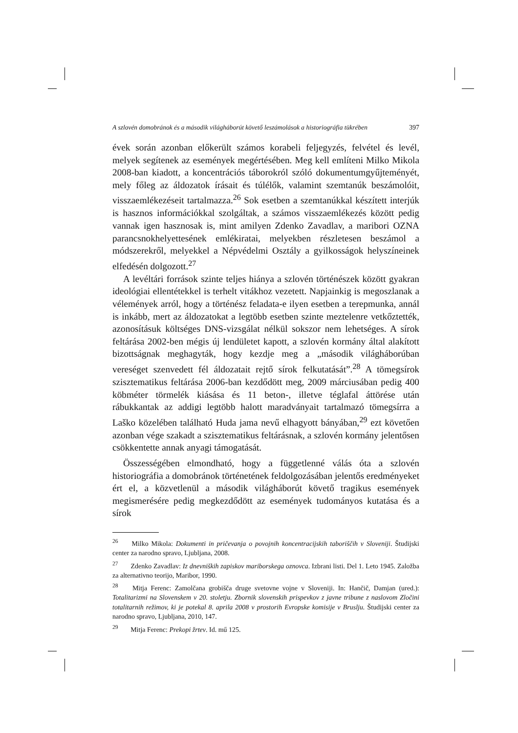A szlovén domobránok és a második világháborút követő leszámolások a historiográfia tükrében 397
évek során azonban előkerült számos korabeli feljegyzés, felvétel és levél, melyek segítenek az események megértésében. Meg kell említeni Milko Mikola 2008-ban kiadott, a koncentrációs táborokról szóló dokumentumgyűjteményét, mely főleg az áldozatok írásait és túlélők, valamint szemtanúk beszámolóit, visszaemlékezéseit tartalmazza.<sup>26</sup> Sok esetben a szemtanúkkal készített interjúk is hasznos információkkal szolgáltak, a számos visszaemlékezés között pedig vannak igen hasznosak is, mint amilyen Zdenko Zavadlav, a maribori OZNA parancsnokhelyettesének emlékiratai, melyekben részletesen beszámol a módszerekről, melyekkel a Népvédelmi Osztály a gyilkosságok helyszíneinek elfedésén dolgozott.<sup>27</sup>
A levéltári források szinte teljes hiánya a szlovén történészek között gyakran ideológiai ellentétekkel is terhelt vitákhoz vezetett. Napjainkig is megoszlanak a vélemények arról, hogy a történész feladata-e ilyen esetben a terepmunka, annál is inkább, mert az áldozatokat a legtöbb esetben szinte meztelenre vetkőztették, azonosításuk költséges DNS-vizsgálat nélkül sokszor nem lehetséges. A sírok feltárása 2002-ben mégis új lendületet kapott, a szlovén kormány által alakított bizottságnak meghagyták, hogy kezdje meg a „második világháborúban vereséget szenvedett fél áldozatait rejtő sírok felkutatását”.<sup>28</sup> A tömegsírok szisztematikus feltárása 2006-ban kezdődött meg, 2009 márciusában pedig 400 köbméter törmelék kiásása és 11 beton-, illetve téglafal áttörése után rábukkantak az addigi legtöbb halott maradványait tartalmazó tömegsírra a Laško közelében található Huda jama nevű elhagyott bányában,<sup>29</sup> ezt követően azonban vége szakadt a szisztematikus feltárásnak, a szlovén kormány jelentősen csökkentette annak anyagi támogatását.
Összességében elmondható, hogy a függetlenné válás óta a szlovén historiográfia a domobránok történetének feldolgozásában jelentős eredményeket ért el, a közvetlenül a második világháborút követő tragikus események megismerésére pedig megkezdődött az események tudományos kutatása és a sírok
<sup>26</sup> Milko Mikola: Dokumenti in pričevanja o povojnih koncentracijskih taboriščih v Sloveniji. Študijski center za narodno spravo, Ljubljana, 2008.
<sup>27</sup> Zdenko Zavadlav: Iz dnevniških zapiskov mariborskega oznovca. Izbrani listi. Del 1. Leto 1945. Založba za alternativno teorijo, Maribor, 1990.
<sup>28</sup> Mitja Ferenc: Zamolčana grobišča druge svetovne vojne v Sloveniji. In: Hančič, Damjan (ured.): Totalitarizmi na Slovenskem v 20. stoletju. Zbornik slovenskih prispevkov z javne tribune z naslovom Zločini totalitarnih režimov, ki je potekal 8. aprila 2008 v prostorih Evropske komisije v Bruslju. Študijski center za narodno spravo, Ljubljana, 2010, 147.
<sup>29</sup> Mitja Ferenc: Prekopi žrtev. Id. mű 125.